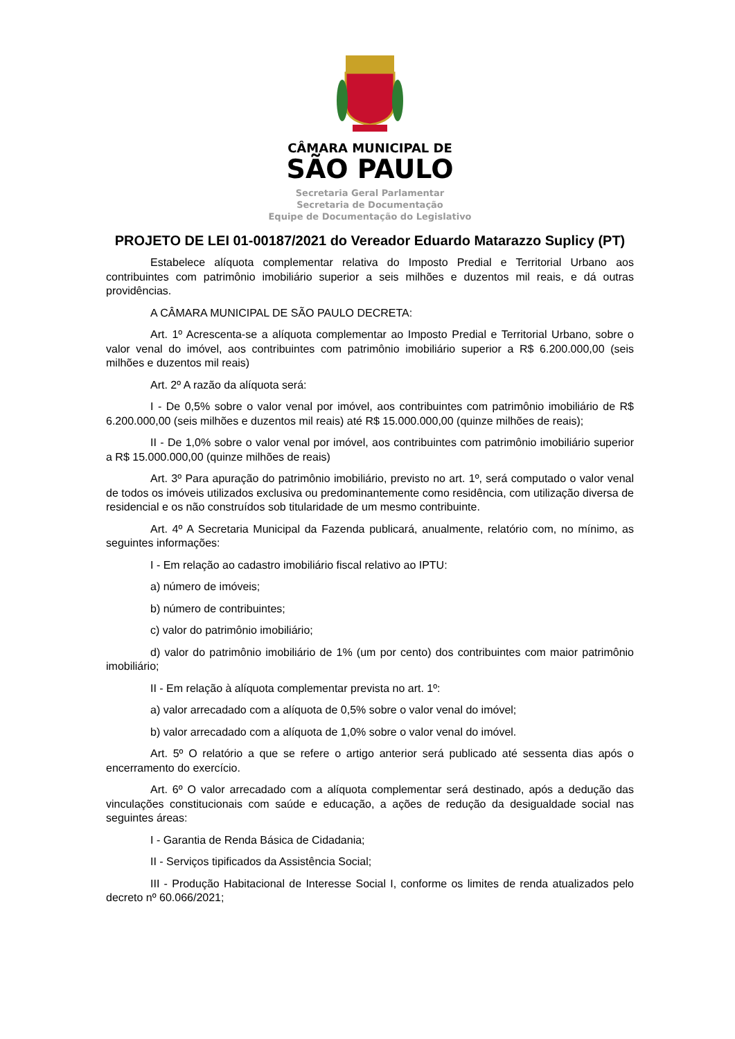CÂMARA MUNICIPAL DE
SÃO PAULO
Secretaria Geral Parlamentar
Secretaria de Documentação
Equipe de Documentação do Legislativo
PROJETO DE LEI 01-00187/2021 do Vereador Eduardo Matarazzo Suplicy (PT)
Estabelece alíquota complementar relativa do Imposto Predial e Territorial Urbano aos contribuintes com patrimônio imobiliário superior a seis milhões e duzentos mil reais, e dá outras providências.
A CÂMARA MUNICIPAL DE SÃO PAULO DECRETA:
Art. 1º Acrescenta-se a alíquota complementar ao Imposto Predial e Territorial Urbano, sobre o valor venal do imóvel, aos contribuintes com patrimônio imobiliário superior a R$ 6.200.000,00 (seis milhões e duzentos mil reais)
Art. 2º A razão da alíquota será:
I - De 0,5% sobre o valor venal por imóvel, aos contribuintes com patrimônio imobiliário de R$ 6.200.000,00 (seis milhões e duzentos mil reais) até R$ 15.000.000,00 (quinze milhões de reais);
II - De 1,0% sobre o valor venal por imóvel, aos contribuintes com patrimônio imobiliário superior a R$ 15.000.000,00 (quinze milhões de reais)
Art. 3º Para apuração do patrimônio imobiliário, previsto no art. 1º, será computado o valor venal de todos os imóveis utilizados exclusiva ou predominantemente como residência, com utilização diversa de residencial e os não construídos sob titularidade de um mesmo contribuinte.
Art. 4º A Secretaria Municipal da Fazenda publicará, anualmente, relatório com, no mínimo, as seguintes informações:
I - Em relação ao cadastro imobiliário fiscal relativo ao IPTU:
a) número de imóveis;
b) número de contribuintes;
c) valor do patrimônio imobiliário;
d) valor do patrimônio imobiliário de 1% (um por cento) dos contribuintes com maior patrimônio imobiliário;
II - Em relação à alíquota complementar prevista no art. 1º:
a) valor arrecadado com a alíquota de 0,5% sobre o valor venal do imóvel;
b) valor arrecadado com a alíquota de 1,0% sobre o valor venal do imóvel.
Art. 5º O relatório a que se refere o artigo anterior será publicado até sessenta dias após o encerramento do exercício.
Art. 6º O valor arrecadado com a alíquota complementar será destinado, após a dedução das vinculações constitucionais com saúde e educação, a ações de redução da desigualdade social nas seguintes áreas:
I - Garantia de Renda Básica de Cidadania;
II - Serviços tipificados da Assistência Social;
III - Produção Habitacional de Interesse Social I, conforme os limites de renda atualizados pelo decreto nº 60.066/2021;